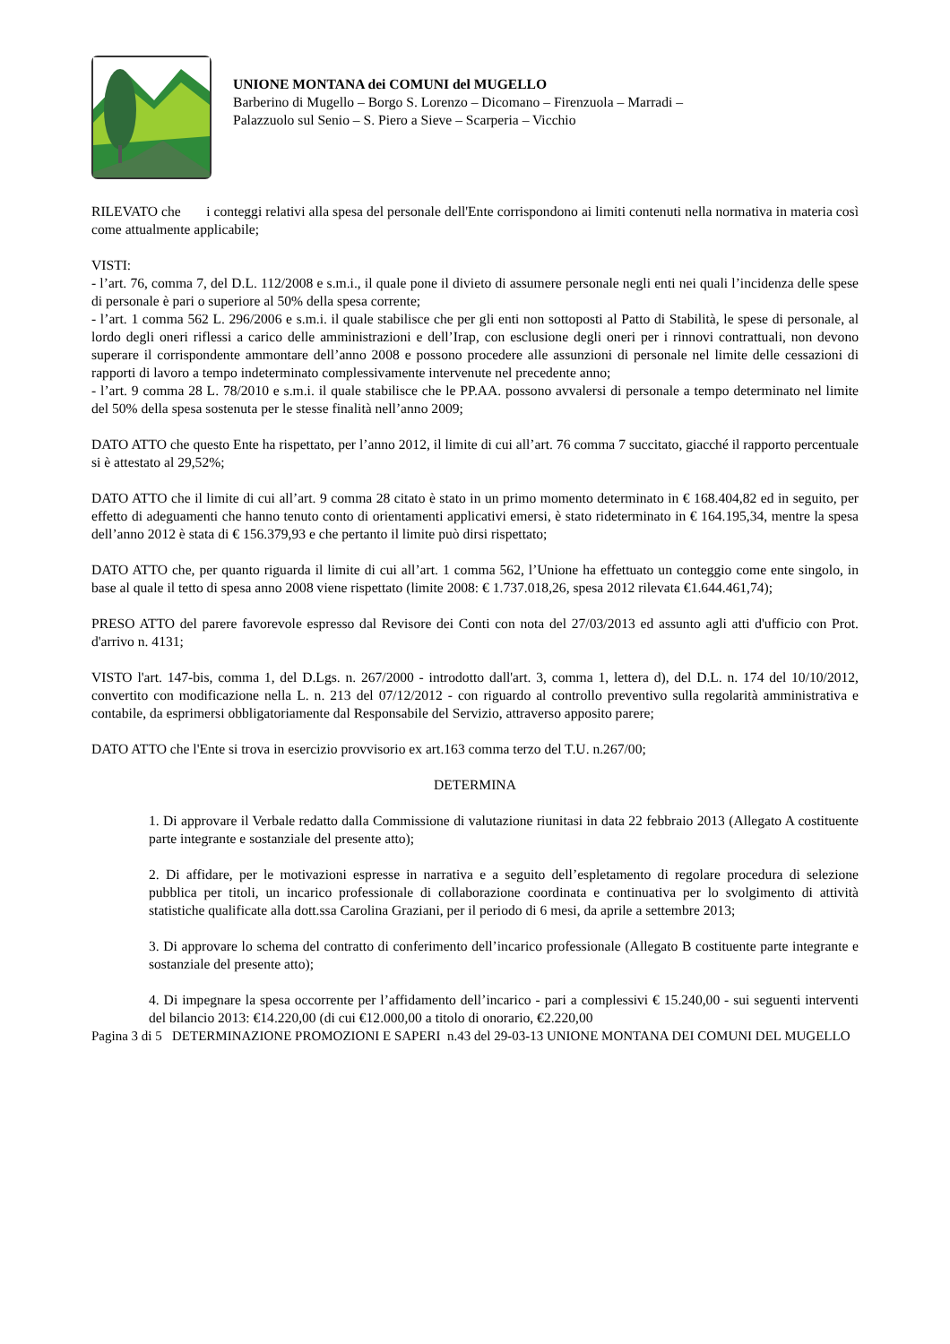UNIONE MONTANA dei COMUNI del MUGELLO
Barberino di Mugello – Borgo S. Lorenzo – Dicomano – Firenzuola – Marradi –
Palazzuolo sul Senio – S. Piero a Sieve – Scarperia – Vicchio
RILEVATO che i conteggi relativi alla spesa del personale dell'Ente corrispondono ai limiti contenuti nella normativa in materia così come attualmente applicabile;
VISTI:
- l’art. 76, comma 7, del D.L. 112/2008 e s.m.i., il quale pone il divieto di assumere personale negli enti nei quali l’incidenza delle spese di personale è pari o superiore al 50% della spesa corrente;
- l’art. 1 comma 562 L. 296/2006 e s.m.i. il quale stabilisce che per gli enti non sottoposti al Patto di Stabilità, le spese di personale, al lordo degli oneri riflessi a carico delle amministrazioni e dell’Irap, con esclusione degli oneri per i rinnovi contrattuali, non devono superare il corrispondente ammontare dell’anno 2008 e possono procedere alle assunzioni di personale nel limite delle cessazioni di rapporti di lavoro a tempo indeterminato complessivamente intervenute nel precedente anno;
- l’art. 9 comma 28 L. 78/2010 e s.m.i. il quale stabilisce che le PP.AA. possono avvalersi di personale a tempo determinato nel limite del 50% della spesa sostenuta per le stesse finalità nell’anno 2009;
DATO ATTO che questo Ente ha rispettato, per l’anno 2012, il limite di cui all’art. 76 comma 7 succitato, giacché il rapporto percentuale si è attestato al 29,52%;
DATO ATTO che il limite di cui all’art. 9 comma 28 citato è stato in un primo momento determinato in € 168.404,82 ed in seguito, per effetto di adeguamenti che hanno tenuto conto di orientamenti applicativi emersi, è stato rideterminato in € 164.195,34, mentre la spesa dell’anno 2012 è stata di € 156.379,93 e che pertanto il limite può dirsi rispettato;
DATO ATTO che, per quanto riguarda il limite di cui all’art. 1 comma 562, l’Unione ha effettuato un conteggio come ente singolo, in base al quale il tetto di spesa anno 2008 viene rispettato (limite 2008: € 1.737.018,26, spesa 2012 rilevata €1.644.461,74);
PRESO ATTO del parere favorevole espresso dal Revisore dei Conti con nota del 27/03/2013 ed assunto agli atti d'ufficio con Prot. d'arrivo n. 4131;
VISTO l'art. 147-bis, comma 1, del D.Lgs. n. 267/2000 - introdotto dall'art. 3, comma 1, lettera d), del D.L. n. 174 del 10/10/2012, convertito con modificazione nella L. n. 213 del 07/12/2012 - con riguardo al controllo preventivo sulla regolarità amministrativa e contabile, da esprimersi obbligatoriamente dal Responsabile del Servizio, attraverso apposito parere;
DATO ATTO che l'Ente si trova in esercizio provvisorio ex art.163 comma terzo del T.U. n.267/00;
DETERMINA
1. Di approvare il Verbale redatto dalla Commissione di valutazione riunitasi in data 22 febbraio 2013 (Allegato A costituente parte integrante e sostanziale del presente atto);
2. Di affidare, per le motivazioni espresse in narrativa e a seguito dell’espletamento di regolare procedura di selezione pubblica per titoli, un incarico professionale di collaborazione coordinata e continuativa per lo svolgimento di attività statistiche qualificate alla dott.ssa Carolina Graziani, per il periodo di 6 mesi, da aprile a settembre 2013;
3. Di approvare lo schema del contratto di conferimento dell’incarico professionale (Allegato B costituente parte integrante e sostanziale del presente atto);
4. Di impegnare la spesa occorrente per l’affidamento dell’incarico - pari a complessivi € 15.240,00 - sui seguenti interventi del bilancio 2013: €14.220,00 (di cui €12.000,00 a titolo di onorario, €2.220,00
Pagina 3 di 5 DETERMINAZIONE PROMOZIONI E SAPERI n.43 del 29-03-13 UNIONE MONTANA DEI COMUNI DEL MUGELLO